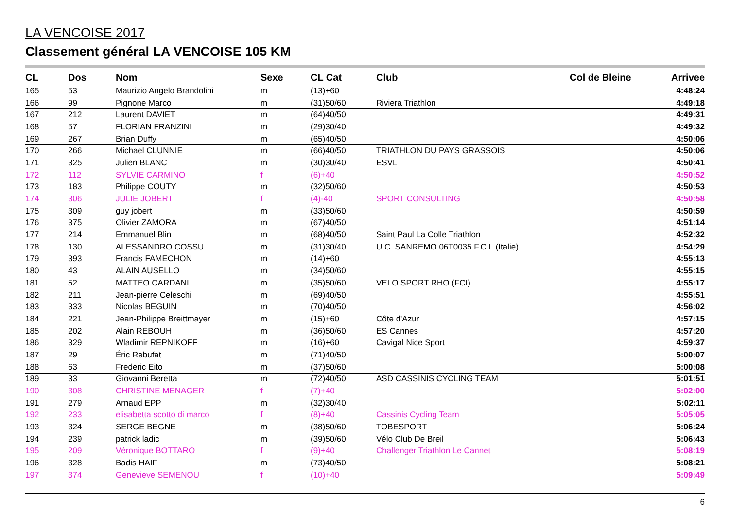LA VENCOISE 2017
Classement général LA VENCOISE 105 KM
| CL | Dos | Nom | Sexe | CL Cat | Club | Col de Bleine | Arrivee |
| --- | --- | --- | --- | --- | --- | --- | --- |
| 165 | 53 | Maurizio Angelo Brandolini | m | (13)+60 | | | 4:48:24 |
| 166 | 99 | Pignone Marco | m | (31)50/60 | Riviera Triathlon | | 4:49:18 |
| 167 | 212 | Laurent DAVIET | m | (64)40/50 | | | 4:49:31 |
| 168 | 57 | FLORIAN FRANZINI | m | (29)30/40 | | | 4:49:32 |
| 169 | 267 | Brian Duffy | m | (65)40/50 | | | 4:50:06 |
| 170 | 266 | Michael CLUNNIE | m | (66)40/50 | TRIATHLON DU PAYS GRASSOIS | | 4:50:06 |
| 171 | 325 | Julien BLANC | m | (30)30/40 | ESVL | | 4:50:41 |
| 172 | 112 | SYLVIE CARMINO | f | (6)+40 | | | 4:50:52 |
| 173 | 183 | Philippe COUTY | m | (32)50/60 | | | 4:50:53 |
| 174 | 306 | JULIE JOBERT | f | (4)-40 | SPORT CONSULTING | | 4:50:58 |
| 175 | 309 | guy jobert | m | (33)50/60 | | | 4:50:59 |
| 176 | 375 | Olivier ZAMORA | m | (67)40/50 | | | 4:51:14 |
| 177 | 214 | Emmanuel Blin | m | (68)40/50 | Saint Paul La Colle Triathlon | | 4:52:32 |
| 178 | 130 | ALESSANDRO COSSU | m | (31)30/40 | U.C. SANREMO 06T0035 F.C.I. (Italie) | | 4:54:29 |
| 179 | 393 | Francis FAMECHON | m | (14)+60 | | | 4:55:13 |
| 180 | 43 | ALAIN AUSELLO | m | (34)50/60 | | | 4:55:15 |
| 181 | 52 | MATTEO CARDANI | m | (35)50/60 | VELO SPORT RHO (FCI) | | 4:55:17 |
| 182 | 211 | Jean-pierre Celeschi | m | (69)40/50 | | | 4:55:51 |
| 183 | 333 | Nicolas BEGUIN | m | (70)40/50 | | | 4:56:02 |
| 184 | 221 | Jean-Philippe Breittmayer | m | (15)+60 | Côte d'Azur | | 4:57:15 |
| 185 | 202 | Alain REBOUH | m | (36)50/60 | ES Cannes | | 4:57:20 |
| 186 | 329 | Wladimir REPNIKOFF | m | (16)+60 | Cavigal Nice Sport | | 4:59:37 |
| 187 | 29 | Éric Rebufat | m | (71)40/50 | | | 5:00:07 |
| 188 | 63 | Frederic Eito | m | (37)50/60 | | | 5:00:08 |
| 189 | 33 | Giovanni Beretta | m | (72)40/50 | ASD CASSINIS CYCLING TEAM | | 5:01:51 |
| 190 | 308 | CHRISTINE MENAGER | f | (7)+40 | | | 5:02:00 |
| 191 | 279 | Arnaud EPP | m | (32)30/40 | | | 5:02:11 |
| 192 | 233 | elisabetta scotto di marco | f | (8)+40 | Cassinis Cycling Team | | 5:05:05 |
| 193 | 324 | SERGE BEGNE | m | (38)50/60 | TOBESPORT | | 5:06:24 |
| 194 | 239 | patrick ladic | m | (39)50/60 | Vélo Club De Breil | | 5:06:43 |
| 195 | 209 | Véronique BOTTARO | f | (9)+40 | Challenger Triathlon Le Cannet | | 5:08:19 |
| 196 | 328 | Badis HAIF | m | (73)40/50 | | | 5:08:21 |
| 197 | 374 | Genevieve SEMENOU | f | (10)+40 | | | 5:09:49 |
6